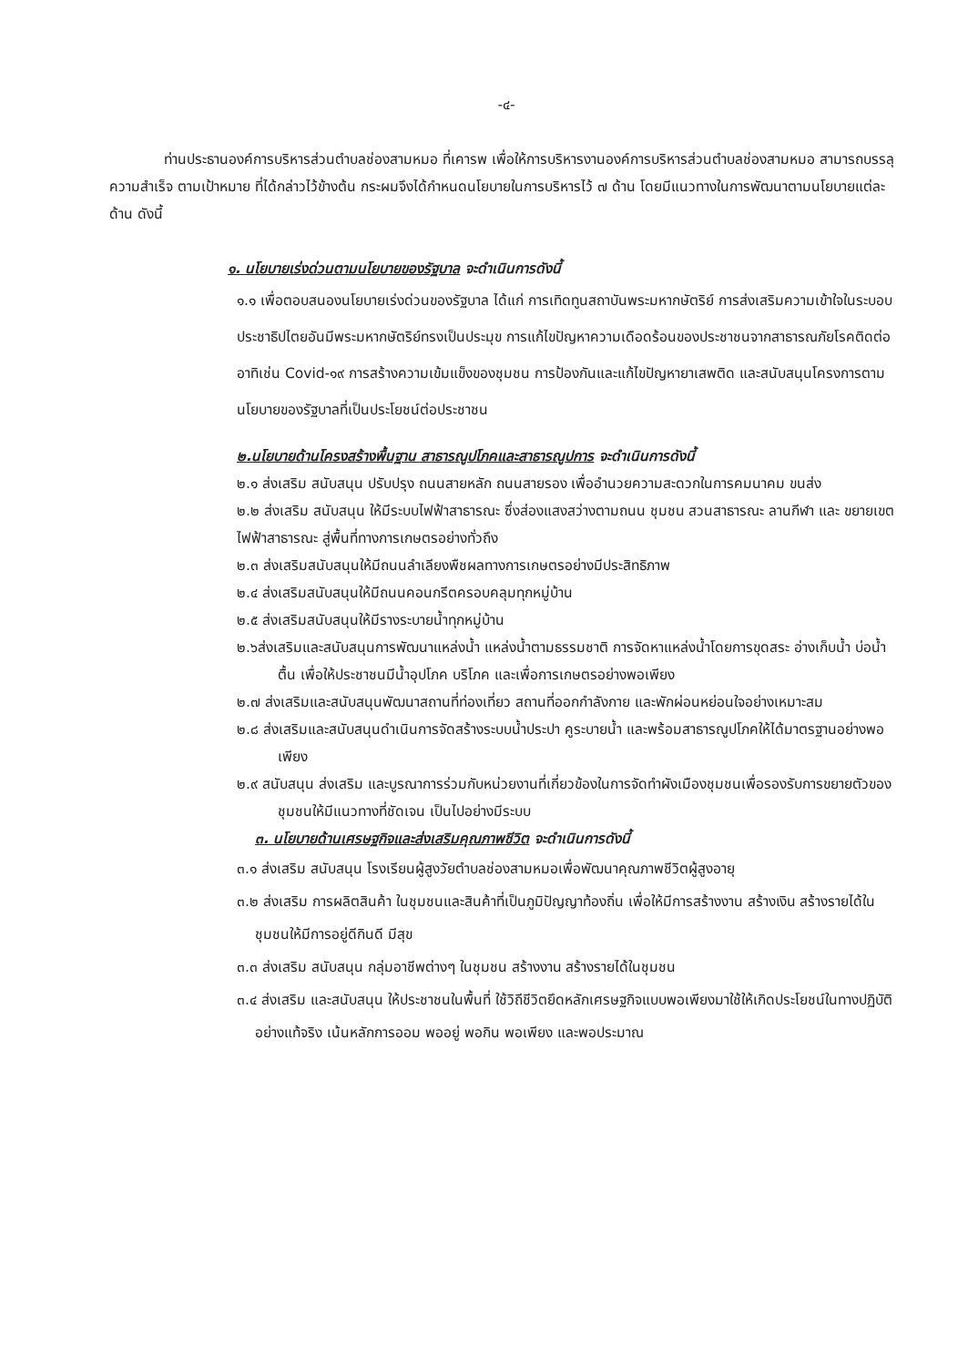-๔-
ท่านประธานองค์การบริหารส่วนตำบลช่องสามหมอ ที่เคารพ เพื่อให้การบริหารงานองค์การบริหารส่วนตำบลช่องสามหมอ สามารถบรรลุความสำเร็จ ตามเป้าหมาย ที่ได้กล่าวไว้ข้างต้น กระผมจึงได้กำหนดนโยบายในการบริหารไว้ ๗ ด้าน โดยมีแนวทางในการพัฒนาตามนโยบายแต่ละด้าน ดังนี้
๑. นโยบายเร่งด่วนตามนโยบายของรัฐบาล จะดำเนินการดังนี้
๑.๑ เพื่อตอบสนองนโยบายเร่งด่วนของรัฐบาล ได้แก่ การเทิดทูนสถาบันพระมหากษัตริย์ การส่งเสริมความเข้าใจในระบอบประชาธิปไตยอันมีพระมหากษัตริย์ทรงเป็นประมุข การแก้ไขปัญหาความเดือดร้อนของประชาชนจากสาธารณภัยโรคติดต่อ อาทิเช่น Covid-๑๙ การสร้างความเข้มแข็งของชุมชน การป้องกันและแก้ไขปัญหายาเสพติด และสนับสนุนโครงการตามนโยบายของรัฐบาลที่เป็นประโยชน์ต่อประชาชน
๒.นโยบายด้านโครงสร้างพื้นฐาน สาธารณูปโภคและสาธารณูปการ จะดำเนินการดังนี้
๒.๑ ส่งเสริม สนับสนุน ปรับปรุง ถนนสายหลัก ถนนสายรอง เพื่ออำนวยความสะดวกในการคมนาคม ขนส่ง
๒.๒ ส่งเสริม สนับสนุน ให้มีระบบไฟฟ้าสาธารณะ ซึ่งส่องแสงสว่างตามถนน ชุมชน สวนสาธารณะ ลานกีฬา และ ขยายเขตไฟฟ้าสาธารณะ สู่พื้นที่ทางการเกษตรอย่างทั่วถึง
๒.๓ ส่งเสริมสนับสนุนให้มีถนนลำเลียงพืชผลทางการเกษตรอย่างมีประสิทธิภาพ
๒.๔ ส่งเสริมสนับสนุนให้มีถนนคอนกรีตครอบคลุมทุกหมู่บ้าน
๒.๕ ส่งเสริมสนับสนุนให้มีรางระบายน้ำทุกหมู่บ้าน
๒.๖ส่งเสริมและสนับสนุนการพัฒนาแหล่งน้ำ แหล่งน้ำตามธรรมชาติ การจัดหาแหล่งน้ำโดยการขุดสระ อ่างเก็บน้ำ บ่อน้ำตื้น เพื่อให้ประชาชนมีน้ำอุปโภค บริโภค และเพื่อการเกษตรอย่างพอเพียง
๒.๗ ส่งเสริมและสนับสนุนพัฒนาสถานที่ท่องเที่ยว สถานที่ออกกำลังกาย และพักผ่อนหย่อนใจอย่างเหมาะสม
๒.๘ ส่งเสริมและสนับสนุนดำเนินการจัดสร้างระบบน้ำประปา คูระบายน้ำ และพร้อมสาธารณูปโภคให้ได้มาตรฐานอย่างพอเพียง
๒.๙ สนับสนุน ส่งเสริม และบูรณาการร่วมกับหน่วยงานที่เกี่ยวข้องในการจัดทำผังเมืองชุมชนเพื่อรองรับการขยายตัวของชุมชนให้มีแนวทางที่ชัดเจน เป็นไปอย่างมีระบบ
๓. นโยบายด้านเศรษฐกิจและส่งเสริมคุณภาพชีวิต จะดำเนินการดังนี้
๓.๑ ส่งเสริม สนับสนุน โรงเรียนผู้สูงวัยตำบลช่องสามหมอเพื่อพัฒนาคุณภาพชีวิตผู้สูงอายุ
๓.๒ ส่งเสริม การผลิตสินค้า ในชุมชนและสินค้าที่เป็นภูมิปัญญาท้องถิ่น เพื่อให้มีการสร้างงาน สร้างเงิน สร้างรายได้ในชุมชนให้มีการอยู่ดีกินดี มีสุข
๓.๓ ส่งเสริม สนับสนุน กลุ่มอาชีพต่างๆ ในชุมชน สร้างงาน สร้างรายได้ในชุมชน
๓.๔ ส่งเสริม และสนับสนุน ให้ประชาชนในพื้นที่ ใช้วิถีชีวิตยึดหลักเศรษฐกิจแบบพอเพียงมาใช้ให้เกิดประโยชน์ในทางปฏิบัติอย่างแท้จริง เน้นหลักการออม พออยู่ พอกิน พอเพียง และพอประมาณ